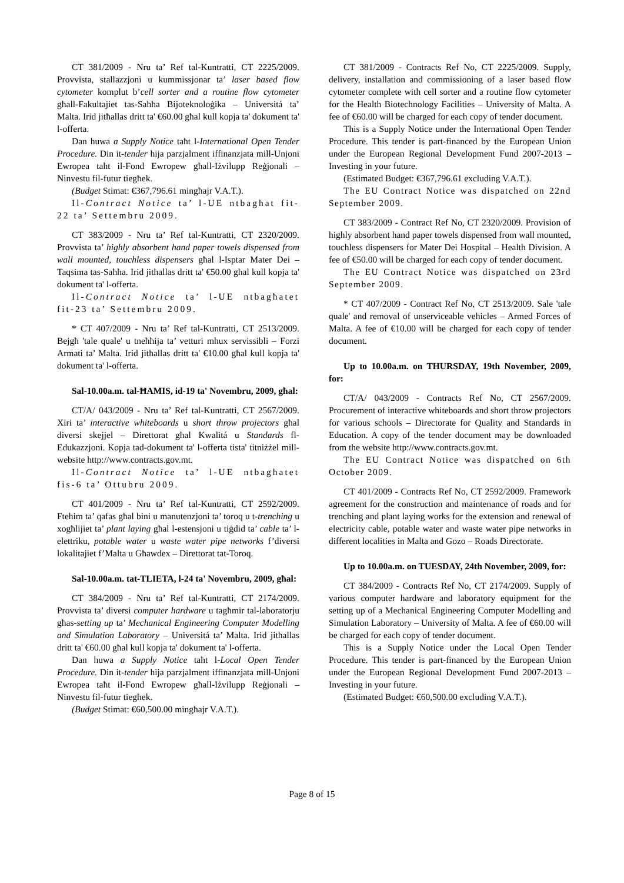CT 381/2009 - Nru ta’ Ref tal-Kuntratti, CT 2225/2009. Provvista, stallazzjoni u kummissjonar ta’ laser based flow cytometer komplut b’cell sorter and a routine flow cytometer għall-Fakultajiet tas-Saħħa Bijoteknoloġika – Universitá ta’ Malta. Irid jitħallas dritt ta' €60.00 għal kull kopja ta' dokument ta' l-offerta.
Dan huwa a Supply Notice taħt l-International Open Tender Procedure. Din it-tender hija parzjalment iffinanzjata mill-Unjoni Ewropea taħt il-Fond Ewropew għall-Iżvilupp Reġjonali – Ninvestu fil-futur tiegħek.
(Budget Stimat: €367,796.61 mingħajr V.A.T.).
Il-Contract Notice ta’ l-UE ntbagħat fit-22 ta’ Settembru 2009.
CT 383/2009 - Nru ta’ Ref tal-Kuntratti, CT 2320/2009. Provvista ta’ highly absorbent hand paper towels dispensed from wall mounted, touchless dispensers għal l-Isptar Mater Dei – Taqsima tas-Saħħa. Irid jitħallas dritt ta' €50.00 għal kull kopja ta' dokument ta' l-offerta.
Il-Contract Notice ta’ l-UE ntbagħatet fit-23 ta’ Settembru 2009.
* CT 407/2009 - Nru ta’ Ref tal-Kuntratti, CT 2513/2009. Bejgħ 'tale quale' u tneħħija ta’ vetturi mhux servissibli – Forzi Armati ta’ Malta. Irid jitħallas dritt ta' €10.00 għal kull kopja ta' dokument ta' l-offerta.
Sal-10.00a.m. tal-ĦAMIS, id-19 ta' Novembru, 2009, għal:
CT/A/ 043/2009 - Nru ta’ Ref tal-Kuntratti, CT 2567/2009. Xiri ta’ interactive whiteboards u short throw projectors għal diversi skejjel – Direttorat għal Kwalitá u Standards fl-Edukazzjoni. Kopja tad-dokument ta' l-offerta tista' titniżżel mill-website http://www.contracts.gov.mt.
Il-Contract Notice ta’ l-UE ntbagħatet fis-6 ta’ Ottubru 2009.
CT 401/2009 - Nru ta’ Ref tal-Kuntratti, CT 2592/2009. Ftehim ta’ qafas għal bini u manutenzjoni ta’ toroq u t-trenching u xogħlijiet ta’ plant laying għal l-estensjoni u tiġdid ta’ cable ta’ l-elettriku, potable water u waste water pipe networks f’diversi lokalitajiet f’Malta u Għawdex – Direttorat tat-Toroq.
Sal-10.00a.m. tat-TLIETA, l-24 ta' Novembru, 2009, għal:
CT 384/2009 - Nru ta’ Ref tal-Kuntratti, CT 2174/2009. Provvista ta’ diversi computer hardware u tagħmir tal-laboratorju għas-setting up ta’ Mechanical Engineering Computer Modelling and Simulation Laboratory – Universitá ta’ Malta. Irid jitħallas dritt ta' €60.00 għal kull kopja ta' dokument ta' l-offerta.
Dan huwa a Supply Notice taħt l-Local Open Tender Procedure. Din it-tender hija parzjalment iffinanzjata mill-Unjoni Ewropea taħt il-Fond Ewropew għall-Iżvilupp Reġjonali – Ninvestu fil-futur tiegħek.
(Budget Stimat: €60,500.00 mingħajr V.A.T.).
CT 381/2009 - Contracts Ref No, CT 2225/2009. Supply, delivery, installation and commissioning of a laser based flow cytometer complete with cell sorter and a routine flow cytometer for the Health Biotechnology Facilities – University of Malta. A fee of €60.00 will be charged for each copy of tender document.
This is a Supply Notice under the International Open Tender Procedure. This tender is part-financed by the European Union under the European Regional Development Fund 2007-2013 – Investing in your future.
(Estimated Budget: €367,796.61 excluding V.A.T.).
The EU Contract Notice was dispatched on 22nd September 2009.
CT 383/2009 - Contract Ref No, CT 2320/2009. Provision of highly absorbent hand paper towels dispensed from wall mounted, touchless dispensers for Mater Dei Hospital – Health Division. A fee of €50.00 will be charged for each copy of tender document.
The EU Contract Notice was dispatched on 23rd September 2009.
* CT 407/2009 - Contract Ref No, CT 2513/2009. Sale 'tale quale' and removal of unserviceable vehicles – Armed Forces of Malta. A fee of €10.00 will be charged for each copy of tender document.
Up to 10.00a.m. on THURSDAY, 19th November, 2009, for:
CT/A/ 043/2009 - Contracts Ref No, CT 2567/2009. Procurement of interactive whiteboards and short throw projectors for various schools – Directorate for Quality and Standards in Education. A copy of the tender document may be downloaded from the website http://www.contracts.gov.mt.
The EU Contract Notice was dispatched on 6th October 2009.
CT 401/2009 - Contracts Ref No, CT 2592/2009. Framework agreement for the construction and maintenance of roads and for trenching and plant laying works for the extension and renewal of electricity cable, potable water and waste water pipe networks in different localities in Malta and Gozo – Roads Directorate.
Up to 10.00a.m. on TUESDAY, 24th November, 2009, for:
CT 384/2009 - Contracts Ref No, CT 2174/2009. Supply of various computer hardware and laboratory equipment for the setting up of a Mechanical Engineering Computer Modelling and Simulation Laboratory – University of Malta. A fee of €60.00 will be charged for each copy of tender document.
This is a Supply Notice under the Local Open Tender Procedure. This tender is part-financed by the European Union under the European Regional Development Fund 2007-2013 – Investing in your future.
(Estimated Budget: €60,500.00 excluding V.A.T.).
Page 8 of 15